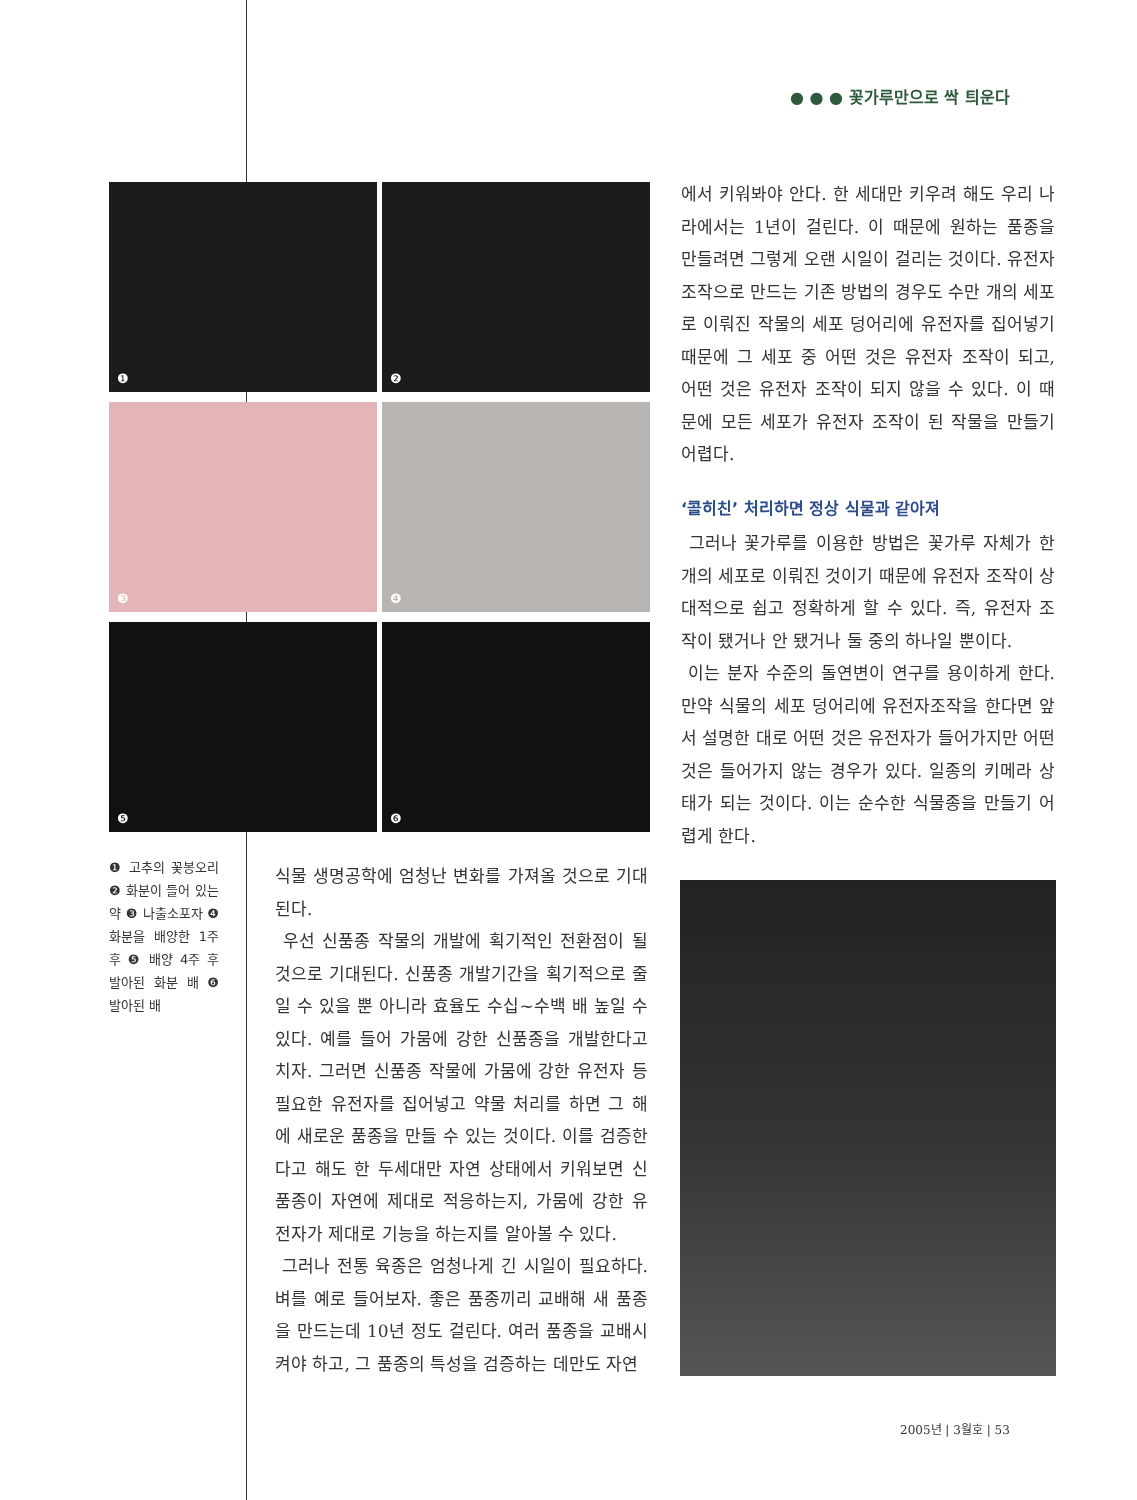● ● ● 꽃가루만으로 싹 틔운다
❶
❷
❸
❹
❺
❻
❶ 고추의 꽃봉오리 ❷ 화분이 들어 있는 약 ❸ 나출소포자 ❹ 화분을 배양한 1주 후 ❺ 배양 4주 후 발아된 화분 배 ❻ 발아된 배
식물 생명공학에 엄청난 변화를 가져올 것으로 기대된다.
우선 신품종 작물의 개발에 획기적인 전환점이 될 것으로 기대된다. 신품종 개발기간을 획기적으로 줄일 수 있을 뿐 아니라 효율도 수십~수백 배 높일 수 있다. 예를 들어 가뭄에 강한 신품종을 개발한다고 치자. 그러면 신품종 작물에 가뭄에 강한 유전자 등 필요한 유전자를 집어넣고 약물 처리를 하면 그 해에 새로운 품종을 만들 수 있는 것이다. 이를 검증한다고 해도 한 두세대만 자연 상태에서 키워보면 신품종이 자연에 제대로 적응하는지, 가뭄에 강한 유전자가 제대로 기능을 하는지를 알아볼 수 있다.
그러나 전통 육종은 엄청나게 긴 시일이 필요하다. 벼를 예로 들어보자. 좋은 품종끼리 교배해 새 품종을 만드는데 10년 정도 걸린다. 여러 품종을 교배시켜야 하고, 그 품종의 특성을 검증하는 데만도 자연
에서 키워봐야 안다. 한 세대만 키우려 해도 우리 나라에서는 1년이 걸린다. 이 때문에 원하는 품종을 만들려면 그렇게 오랜 시일이 걸리는 것이다. 유전자 조작으로 만드는 기존 방법의 경우도 수만 개의 세포로 이뤄진 작물의 세포 덩어리에 유전자를 집어넣기 때문에 그 세포 중 어떤 것은 유전자 조작이 되고, 어떤 것은 유전자 조작이 되지 않을 수 있다. 이 때문에 모든 세포가 유전자 조작이 된 작물을 만들기 어렵다.
‘콜히친’ 처리하면 정상 식물과 같아져
그러나 꽃가루를 이용한 방법은 꽃가루 자체가 한 개의 세포로 이뤄진 것이기 때문에 유전자 조작이 상대적으로 쉽고 정확하게 할 수 있다. 즉, 유전자 조작이 됐거나 안 됐거나 둘 중의 하나일 뿐이다.
이는 분자 수준의 돌연변이 연구를 용이하게 한다. 만약 식물의 세포 덩어리에 유전자조작을 한다면 앞서 설명한 대로 어떤 것은 유전자가 들어가지만 어떤 것은 들어가지 않는 경우가 있다. 일종의 키메라 상태가 되는 것이다. 이는 순수한 식물종을 만들기 어렵게 한다.
2005년 | 3월호 | 53